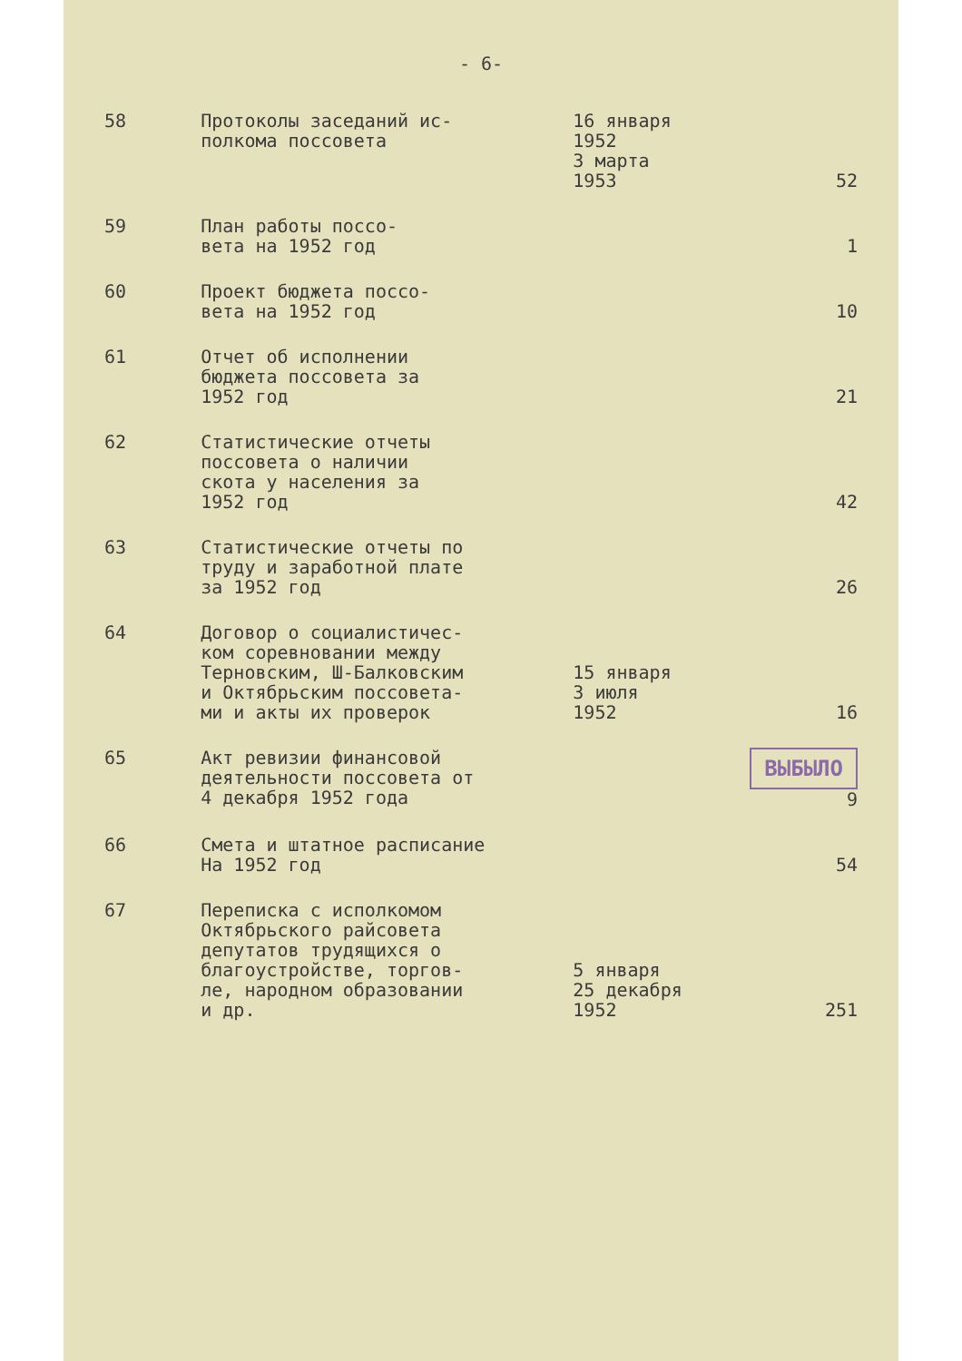- 6-
| 58 | Протоколы заседаний ис- полкома поссовета | 16 января 1952 3 марта 1953 | 52 |
| 59 | План работы поссо- вета на 1952 год | | 1 |
| 60 | Проект бюджета поссо- вета на 1952 год | | 10 |
| 61 | Отчет об исполнении бюджета поссовета за 1952 год | | 21 |
| 62 | Статистические отчеты поссовета о наличии скота у населения за 1952 год | | 42 |
| 63 | Статистические отчеты по труду и заработной плате за 1952 год | | 26 |
| 64 | Договор о социалистичес- ком соревновании между Терновским, Ш-Балковским и Октябрьским поссовета- ми и акты их проверок | 15 января 3 июля 1952 | 16 |
| 65 | Акт ревизии финансовой деятельности поссовета от 4 декабря 1952 года | | ВЫБЫЛО 9 |
| 66 | Смета и штатное расписание На 1952 год | | 54 |
| 67 | Переписка с исполкомом Октябрьского райсовета депутатов трудящихся о благоустройстве, торгов- ле, народном образовании и др. | 5 января 25 декабря 1952 | 251 |